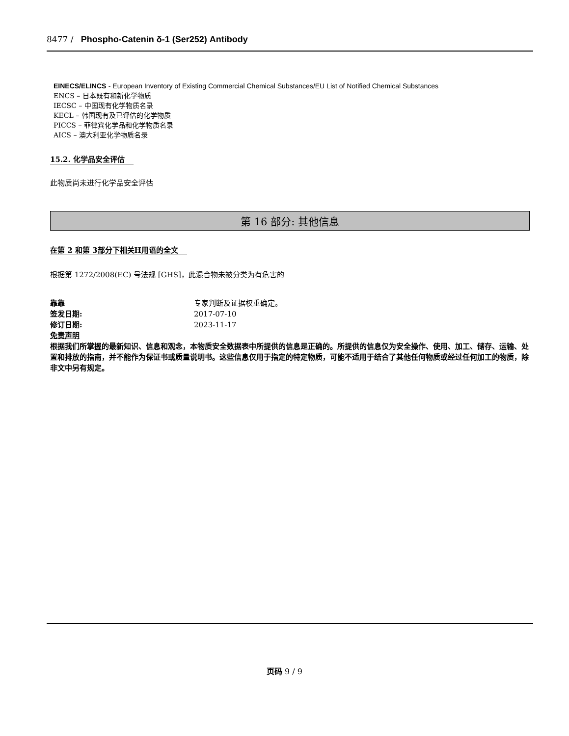8477 / Phospho-Catenin δ-1 (Ser252) Antibody
EINECS/ELINCS - European Inventory of Existing Commercial Chemical Substances/EU List of Notified Chemical Substances
ENCS – 日本既有和新化学物质
IECSC – 中国现有化学物质名录
KECL – 韩国现有及已评估的化学物质
PICCS – 菲律宾化学品和化学物质名录
AICS – 澳大利亚化学物质名录
15.2. 化学品安全评估
此物质尚未进行化学品安全评估
第 16 部分: 其他信息
在第 2 和第 3部分下相关H用语的全文
根据第 1272/2008(EC) 号法规 [GHS]，此混合物未被分类为有危害的
靠靠 专家判断及证据权重确定。
签发日期: 2017-07-10
修订日期: 2023-11-17
免责声明
根据我们所掌握的最新知识、信息和观念，本物质安全数据表中所提供的信息是正确的。所提供的信息仅为安全操作、使用、加工、储存、运输、处置和排放的指南，并不能作为保证书或质量说明书。这些信息仅用于指定的特定物质，可能不适用于结合了其他任何物质或经过任何加工的物质，除非文中另有规定。
页码 9 / 9